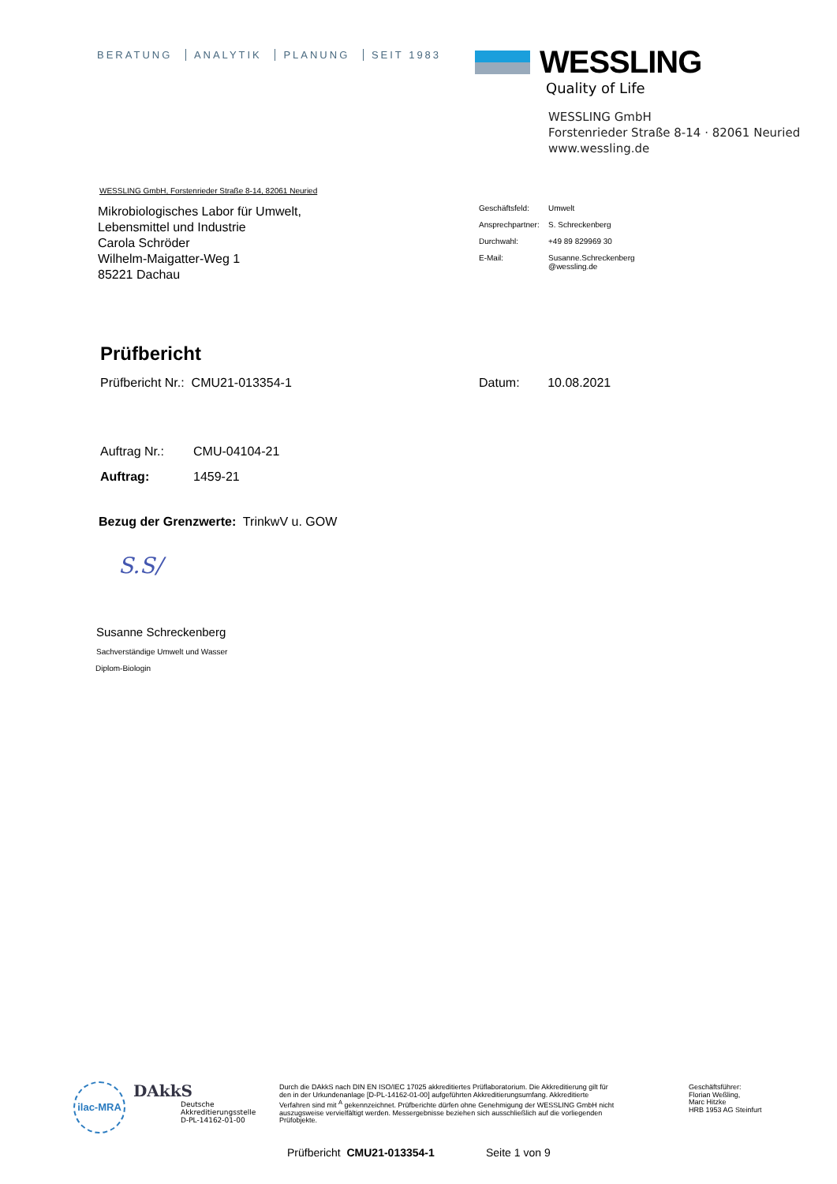BERATUNG ANALYTIK PLANUNG SEIT 1983
WESSLING
Quality of Life
WESSLING GmbH
Forstenrieder Straße 8-14 · 82061 Neuried
www.wessling.de
WESSLING GmbH, Forstenrieder Straße 8-14, 82061 Neuried
Mikrobiologisches Labor für Umwelt,
Lebensmittel und Industrie
Carola Schröder
Wilhelm-Maigatter-Weg 1
85221 Dachau
| Geschäftsfeld: | Umwelt |
| Ansprechpartner: | S. Schreckenberg |
| Durchwahl: | +49 89 829969 30 |
| E-Mail: | Susanne.Schreckenberg @wessling.de |
Prüfbericht
Prüfbericht Nr.: CMU21-013354-1
Datum: 10.08.2021
| Auftrag Nr.: | CMU-04104-21 |
| Auftrag: | 1459-21 |
Bezug der Grenzwerte: TrinkwV u. GOW
S.S/
Susanne Schreckenberg
Sachverständige Umwelt und Wasser
Diplom-Biologin
ilac-MRA
DAkkS
Deutsche
Akkreditierungsstelle
D-PL-14162-01-00
Durch die DAkkS nach DIN EN ISO/IEC 17025 akkreditiertes Prüflaboratorium. Die Akkreditierung gilt für den in der Urkundenanlage [D-PL-14162-01-00] aufgeführten Akkreditierungsumfang. Akkreditierte Verfahren sind mit <sup>A</sup> gekennzeichnet. Prüfberichte dürfen ohne Genehmigung der WESSLING GmbH nicht auszugsweise vervielfältigt werden. Messergebnisse beziehen sich ausschließlich auf die vorliegenden Prüfobjekte.
Geschäftsführer:
Florian Weßling,
Marc Hitzke
HRB 1953 AG Steinfurt
Prüfbericht CMU21-013354-1 Seite 1 von 9